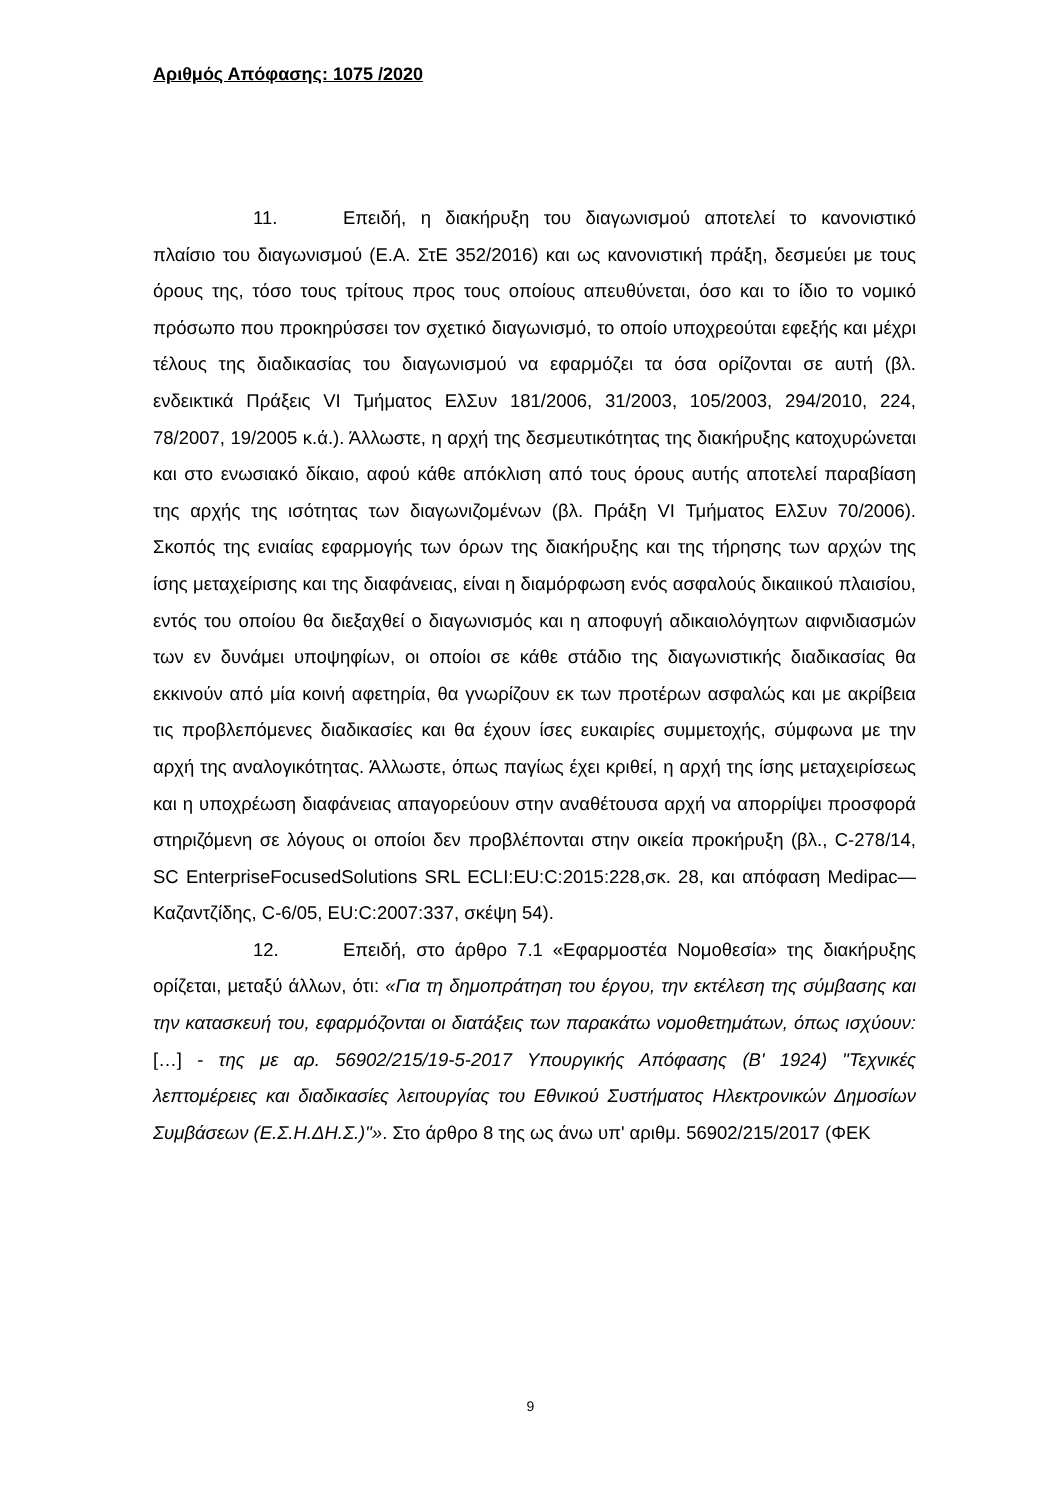Αριθμός Απόφασης: 1075 /2020
11. Επειδή, η διακήρυξη του διαγωνισμού αποτελεί το κανονιστικό πλαίσιο του διαγωνισμού (Ε.Α. ΣτΕ 352/2016) και ως κανονιστική πράξη, δεσμεύει με τους όρους της, τόσο τους τρίτους προς τους οποίους απευθύνεται, όσο και το ίδιο το νομικό πρόσωπο που προκηρύσσει τον σχετικό διαγωνισμό, το οποίο υποχρεούται εφεξής και μέχρι τέλους της διαδικασίας του διαγωνισμού να εφαρμόζει τα όσα ορίζονται σε αυτή (βλ. ενδεικτικά Πράξεις VI Τμήματος ΕλΣυν 181/2006, 31/2003, 105/2003, 294/2010, 224, 78/2007, 19/2005 κ.ά.). Άλλωστε, η αρχή της δεσμευτικότητας της διακήρυξης κατοχυρώνεται και στο ενωσιακό δίκαιο, αφού κάθε απόκλιση από τους όρους αυτής αποτελεί παραβίαση της αρχής της ισότητας των διαγωνιζομένων (βλ. Πράξη VI Τμήματος ΕλΣυν 70/2006). Σκοπός της ενιαίας εφαρμογής των όρων της διακήρυξης και της τήρησης των αρχών της ίσης μεταχείρισης και της διαφάνειας, είναι η διαμόρφωση ενός ασφαλούς δικαιικού πλαισίου, εντός του οποίου θα διεξαχθεί ο διαγωνισμός και η αποφυγή αδικαιολόγητων αιφνιδιασμών των εν δυνάμει υποψηφίων, οι οποίοι σε κάθε στάδιο της διαγωνιστικής διαδικασίας θα εκκινούν από μία κοινή αφετηρία, θα γνωρίζουν εκ των προτέρων ασφαλώς και με ακρίβεια τις προβλεπόμενες διαδικασίες και θα έχουν ίσες ευκαιρίες συμμετοχής, σύμφωνα με την αρχή της αναλογικότητας. Άλλωστε, όπως παγίως έχει κριθεί, η αρχή της ίσης μεταχειρίσεως και η υποχρέωση διαφάνειας απαγορεύουν στην αναθέτουσα αρχή να απορρίψει προσφορά στηριζόμενη σε λόγους οι οποίοι δεν προβλέπονται στην οικεία προκήρυξη (βλ., C-278/14, SC EnterpriseFocusedSolutions SRL ECLI:EU:C:2015:228,σκ. 28, και απόφαση Medipac—Καζαντζίδης, C-6/05, EU:C:2007:337, σκέψη 54).
12. Επειδή, στο άρθρο 7.1 «Εφαρμοστέα Νομοθεσία» της διακήρυξης ορίζεται, μεταξύ άλλων, ότι: «Για τη δημοπράτηση του έργου, την εκτέλεση της σύμβασης και την κατασκευή του, εφαρμόζονται οι διατάξεις των παρακάτω νομοθετημάτων, όπως ισχύουν: […] - της με αρ. 56902/215/19-5-2017 Υπουργικής Απόφασης (Β' 1924) "Τεχνικές λεπτομέρειες και διαδικασίες λειτουργίας του Εθνικού Συστήματος Ηλεκτρονικών Δημοσίων Συμβάσεων (Ε.Σ.Η.ΔΗ.Σ.)"». Στο άρθρο 8 της ως άνω υπ' αριθμ. 56902/215/2017 (ΦΕΚ
9